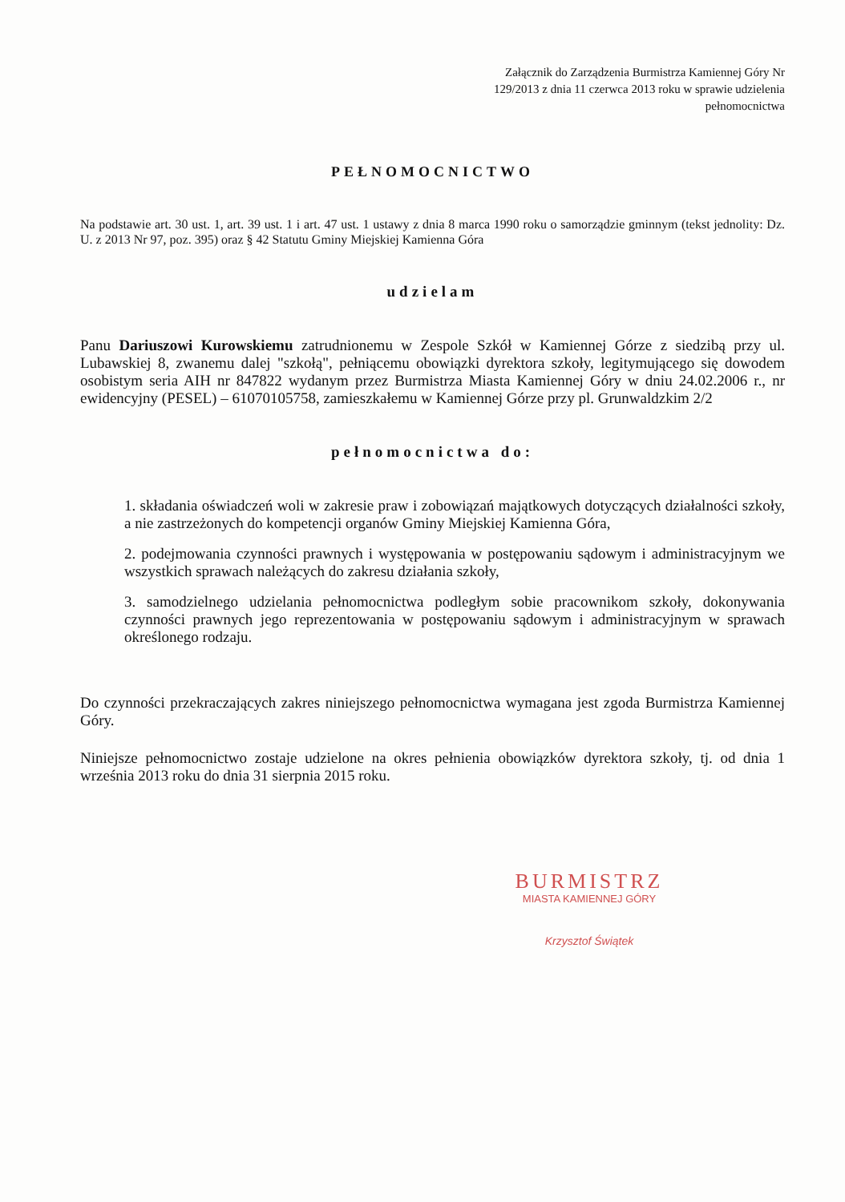Załącznik do Zarządzenia Burmistrza Kamiennej Góry Nr 129/2013 z dnia 11 czerwca 2013 roku w sprawie udzielenia pełnomocnictwa
PEŁNOMOCNICTWO
Na podstawie art. 30 ust. 1, art. 39 ust. 1 i art. 47 ust. 1 ustawy z dnia 8 marca 1990 roku o samorządzie gminnym (tekst jednolity: Dz. U. z 2013 Nr 97, poz. 395) oraz § 42 Statutu Gminy Miejskiej Kamienna Góra
udzielam
Panu Dariuszowi Kurowskiemu zatrudnionemu w Zespole Szkół w Kamiennej Górze z siedzibą przy ul. Lubawskiej 8, zwanemu dalej "szkołą", pełniącemu obowiązki dyrektora szkoły, legitymującego się dowodem osobistym seria AIH nr 847822 wydanym przez Burmistrza Miasta Kamiennej Góry w dniu 24.02.2006 r., nr ewidencyjny (PESEL) – 61070105758, zamieszkałemu w Kamiennej Górze przy pl. Grunwaldzkim 2/2
pełnomocnictwa do:
1. składania oświadczeń woli w zakresie praw i zobowiązań majątkowych dotyczących działalności szkoły, a nie zastrzeżonych do kompetencji organów Gminy Miejskiej Kamienna Góra,
2. podejmowania czynności prawnych i występowania w postępowaniu sądowym i administracyjnym we wszystkich sprawach należących do zakresu działania szkoły,
3. samodzielnego udzielania pełnomocnictwa podległym sobie pracownikom szkoły, dokonywania czynności prawnych jego reprezentowania w postępowaniu sądowym i administracyjnym w sprawach określonego rodzaju.
Do czynności przekraczających zakres niniejszego pełnomocnictwa wymagana jest zgoda Burmistrza Kamiennej Góry.
Niniejsze pełnomocnictwo zostaje udzielone na okres pełnienia obowiązków dyrektora szkoły, tj. od dnia 1 września 2013 roku do dnia 31 sierpnia 2015 roku.
BURMISTRZ
MIASTA KAMIENNEJ GÓRY
Krzysztof Świątek